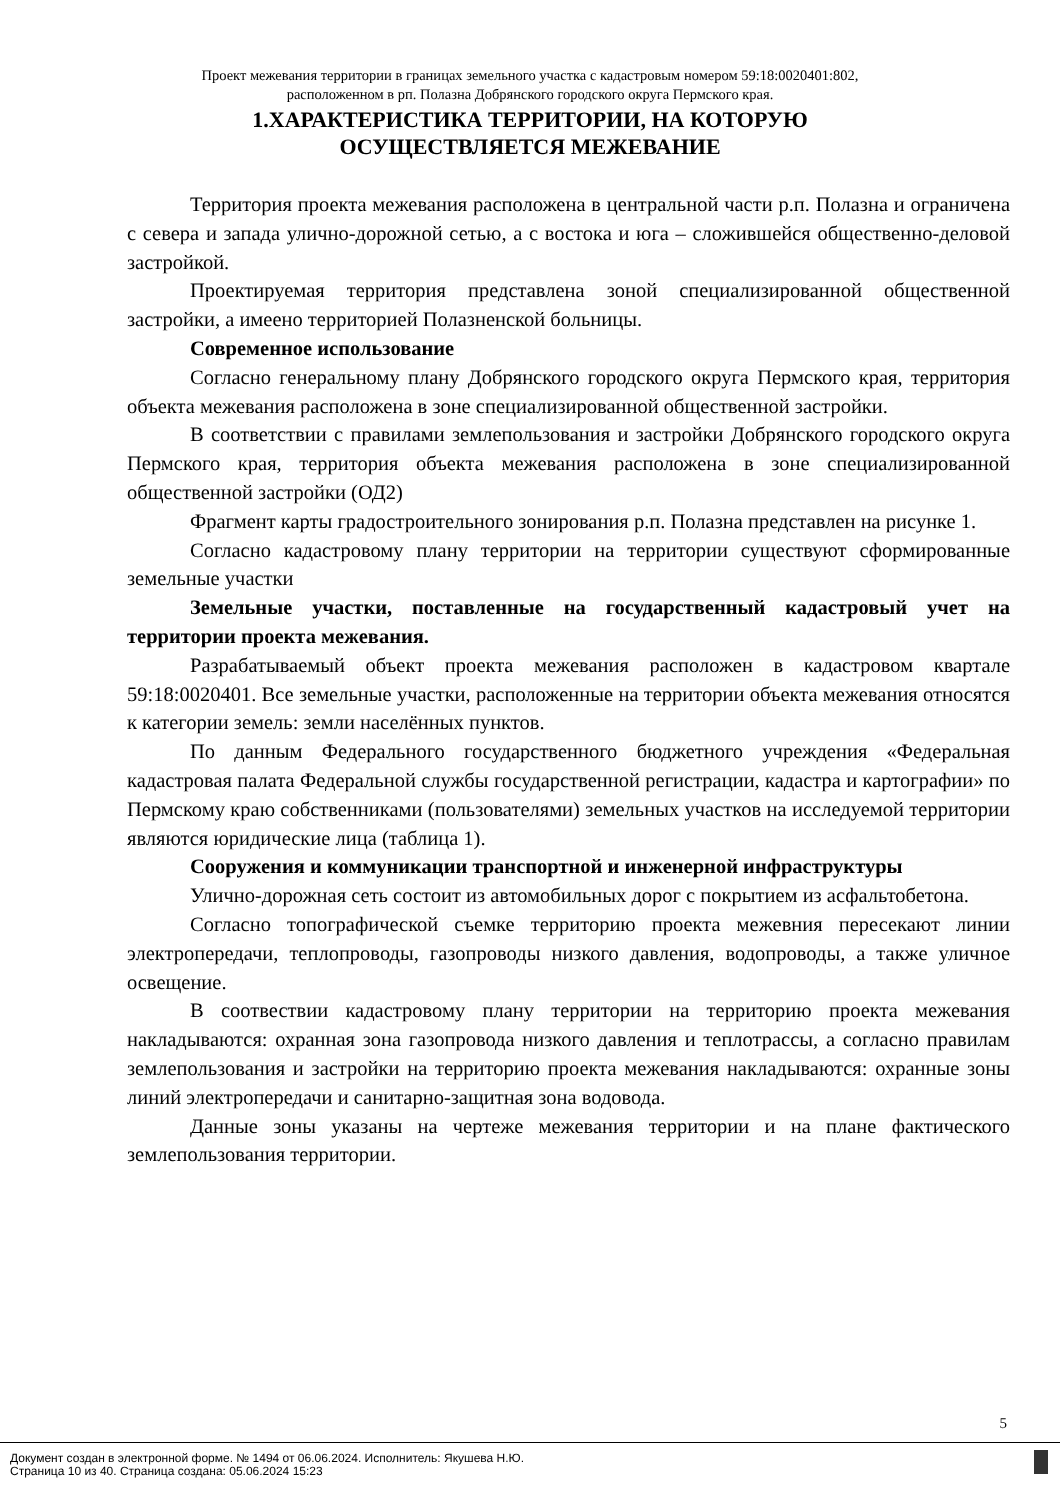Проект межевания территории в границах земельного участка с кадастровым номером 59:18:0020401:802,
расположенном в рп. Полазна Добрянского городского округа Пермского края.
1.ХАРАКТЕРИСТИКА ТЕРРИТОРИИ, НА КОТОРУЮ
ОСУЩЕСТВЛЯЕТСЯ МЕЖЕВАНИЕ
Территория проекта межевания расположена в центральной части р.п. Полазна и ограничена с севера и запада улично-дорожной сетью, а с востока и юга – сложившейся общественно-деловой застройкой.
Проектируемая территория представлена зоной специализированной общественной застройки, а имеено территорией Полазненской больницы.
Современное использование
Согласно генеральному плану Добрянского городского округа Пермского края, территория объекта межевания расположена в зоне специализированной общественной застройки.
В соответствии с правилами землепользования и застройки Добрянского городского округа Пермского края, территория объекта межевания расположена в зоне специализированной общественной застройки (ОД2)
Фрагмент карты градостроительного зонирования р.п. Полазна представлен на рисунке 1.
Согласно кадастровому плану территории на территории существуют сформированные земельные участки
Земельные участки, поставленные на государственный кадастровый учет на территории проекта межевания.
Разрабатываемый объект проекта межевания расположен в кадастровом квартале 59:18:0020401. Все земельные участки, расположенные на территории объекта межевания относятся к категории земель: земли населённых пунктов.
По данным Федерального государственного бюджетного учреждения «Федеральная кадастровая палата Федеральной службы государственной регистрации, кадастра и картографии» по Пермскому краю собственниками (пользователями) земельных участков на исследуемой территории являются юридические лица (таблица 1).
Сооружения и коммуникации транспортной и инженерной инфраструктуры
Улично-дорожная сеть состоит из автомобильных дорог с покрытием из асфальтобетона.
Согласно топографической съемке территорию проекта межевния пересекают линии электропередачи, теплопроводы, газопроводы низкого давления, водопроводы, а также уличное освещение.
В соотвествии кадастровому плану территории на территорию проекта межевания накладываются: охранная зона газопровода низкого давления и теплотрассы, а согласно правилам землепользования и застройки на территорию проекта межевания накладываются: охранные зоны линий электропередачи и санитарно-защитная зона водовода.
Данные зоны указаны на чертеже межевания территории и на плане фактического землепользования территории.
5
Документ создан в электронной форме. № 1494 от 06.06.2024. Исполнитель: Якушева Н.Ю.
Страница 10 из 40. Страница создана: 05.06.2024 15:23